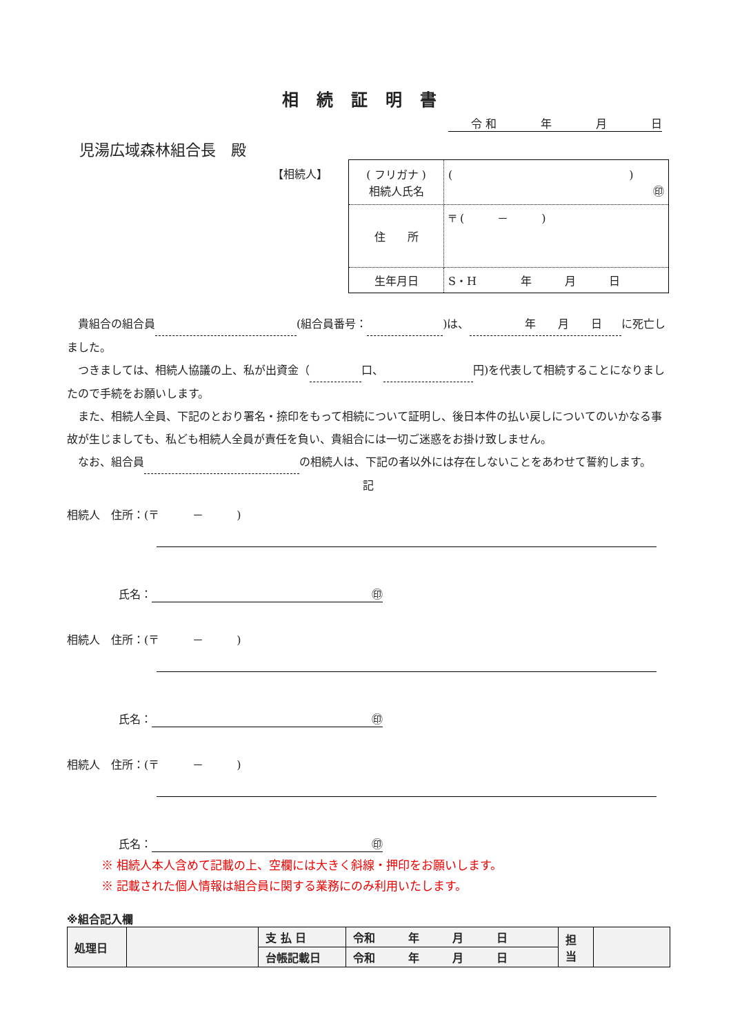相続証明書
令 和　　　　年　　　　月　　　　日
児湯広域森林組合長　殿
【相続人】
| ( フリガナ ) 相続人氏名 | ( ) ㊞ |
| 住 所 | 〒 ( － ) |
| 生年月日 | S・H 年 月 日 |
　貴組合の組合員 (組合員番号： )は、　　　　　年　　月　　日 に死亡しました。
　つきましては、相続人協議の上、私が出資金（ 口、 円)を代表して相続することになりましたので手続をお願いします。
　また、相続人全員、下記のとおり署名・捺印をもって相続について証明し、後日本件の払い戻しについてのいかなる事故が生じましても、私ども相続人全員が責任を負い、貴組合には一切ご迷惑をお掛け致しません。
　なお、組合員 の相続人は、下記の者以外には存在しないことをあわせて誓約します。
記
相続人　住所：(〒　　　－　　　)
氏名： ㊞
相続人　住所：(〒　　　－　　　)
氏名： ㊞
相続人　住所：(〒　　　－　　　)
氏名： ㊞
※ 相続人本人含めて記載の上、空欄には大きく斜線・押印をお願いします。
※ 記載された個人情報は組合員に関する業務にのみ利用いたします。
※組合記入欄
| 処理日 | | 支 払 日 | 令和 年 月 日 | 担 当 | |
| | | 台帳記載日 | 令和 年 月 日 | | |